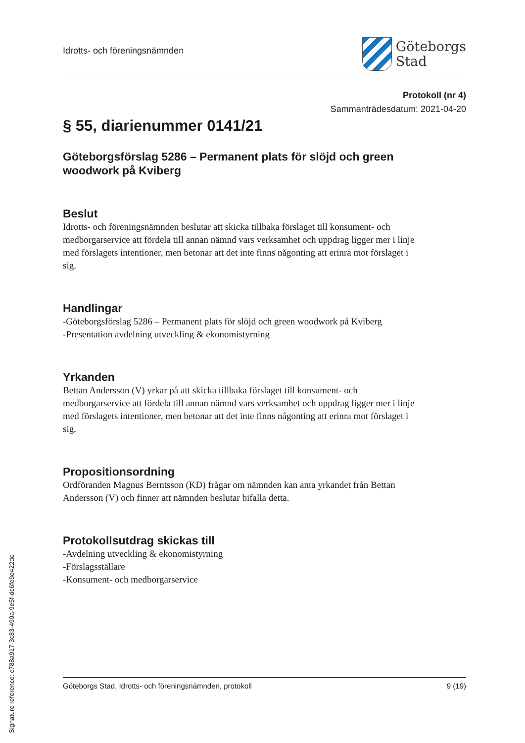Idrotts- och föreningsnämnden
Göteborgs
Stad
Protokoll (nr 4)
Sammanträdesdatum: 2021-04-20
§ 55, diarienummer 0141/21
Göteborgsförslag 5286 – Permanent plats för slöjd och green woodwork på Kviberg
Beslut
Idrotts- och föreningsnämnden beslutar att skicka tillbaka förslaget till konsument- och medborgarservice att fördela till annan nämnd vars verksamhet och uppdrag ligger mer i linje med förslagets intentioner, men betonar att det inte finns någonting att erinra mot förslaget i sig.
Handlingar
-Göteborgsförslag 5286 – Permanent plats för slöjd och green woodwork på Kviberg
-Presentation avdelning utveckling & ekonomistyrning
Yrkanden
Bettan Andersson (V) yrkar på att skicka tillbaka förslaget till konsument- och medborgarservice att fördela till annan nämnd vars verksamhet och uppdrag ligger mer i linje med förslagets intentioner, men betonar att det inte finns någonting att erinra mot förslaget i sig.
Propositionsordning
Ordföranden Magnus Berntsson (KD) frågar om nämnden kan anta yrkandet från Bettan Andersson (V) och finner att nämnden beslutar bifalla detta.
Protokollsutdrag skickas till
-Avdelning utveckling & ekonomistyrning
-Förslagsställare
-Konsument- och medborgarservice
Göteborgs Stad, Idrotts- och föreningsnämnden, protokoll 9 (19)
Signature reference: c788a917-3c83-490a-9e5f-dc6fe9e422de